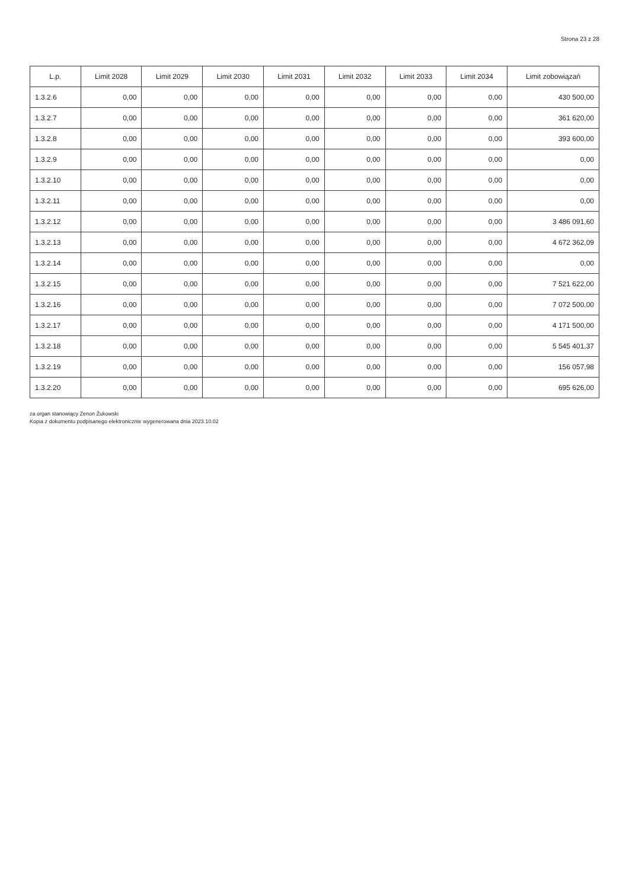Strona 23 z 28
| L.p. | Limit 2028 | Limit 2029 | Limit 2030 | Limit 2031 | Limit 2032 | Limit 2033 | Limit 2034 | Limit zobowiązań |
| --- | --- | --- | --- | --- | --- | --- | --- | --- |
| 1.3.2.6 | 0,00 | 0,00 | 0,00 | 0,00 | 0,00 | 0,00 | 0,00 | 430 500,00 |
| 1.3.2.7 | 0,00 | 0,00 | 0,00 | 0,00 | 0,00 | 0,00 | 0,00 | 361 620,00 |
| 1.3.2.8 | 0,00 | 0,00 | 0,00 | 0,00 | 0,00 | 0,00 | 0,00 | 393 600,00 |
| 1.3.2.9 | 0,00 | 0,00 | 0,00 | 0,00 | 0,00 | 0,00 | 0,00 | 0,00 |
| 1.3.2.10 | 0,00 | 0,00 | 0,00 | 0,00 | 0,00 | 0,00 | 0,00 | 0,00 |
| 1.3.2.11 | 0,00 | 0,00 | 0,00 | 0,00 | 0,00 | 0,00 | 0,00 | 0,00 |
| 1.3.2.12 | 0,00 | 0,00 | 0,00 | 0,00 | 0,00 | 0,00 | 0,00 | 3 486 091,60 |
| 1.3.2.13 | 0,00 | 0,00 | 0,00 | 0,00 | 0,00 | 0,00 | 0,00 | 4 672 362,09 |
| 1.3.2.14 | 0,00 | 0,00 | 0,00 | 0,00 | 0,00 | 0,00 | 0,00 | 0,00 |
| 1.3.2.15 | 0,00 | 0,00 | 0,00 | 0,00 | 0,00 | 0,00 | 0,00 | 7 521 622,00 |
| 1.3.2.16 | 0,00 | 0,00 | 0,00 | 0,00 | 0,00 | 0,00 | 0,00 | 7 072 500,00 |
| 1.3.2.17 | 0,00 | 0,00 | 0,00 | 0,00 | 0,00 | 0,00 | 0,00 | 4 171 500,00 |
| 1.3.2.18 | 0,00 | 0,00 | 0,00 | 0,00 | 0,00 | 0,00 | 0,00 | 5 545 401,37 |
| 1.3.2.19 | 0,00 | 0,00 | 0,00 | 0,00 | 0,00 | 0,00 | 0,00 | 156 057,98 |
| 1.3.2.20 | 0,00 | 0,00 | 0,00 | 0,00 | 0,00 | 0,00 | 0,00 | 695 626,00 |
za organ stanowiący Zenon Żukowski
Kopia z dokumentu podpisanego elektronicznie wygenerowana dnia 2023.10.02